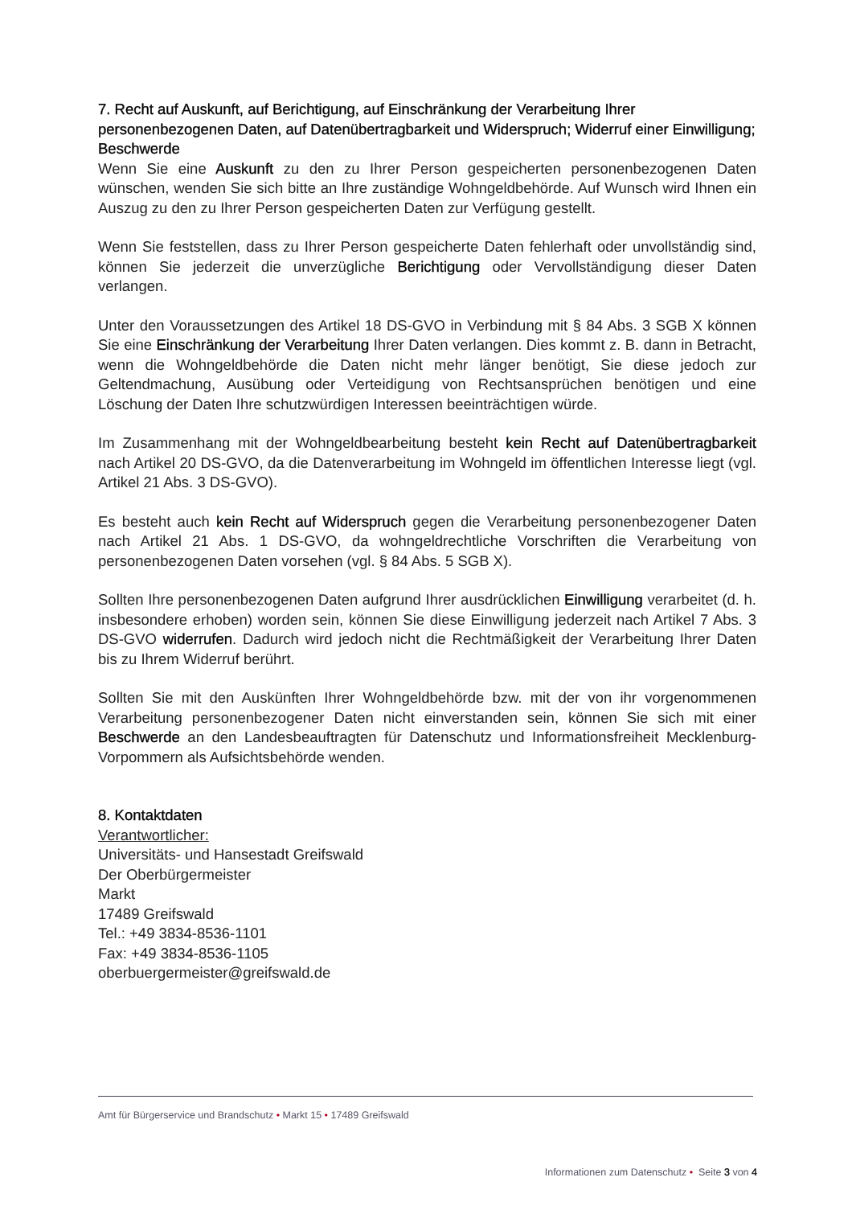7. Recht auf Auskunft, auf Berichtigung, auf Einschränkung der Verarbeitung Ihrer personenbezogenen Daten, auf Datenübertragbarkeit und Widerspruch; Widerruf einer Einwilligung; Beschwerde
Wenn Sie eine Auskunft zu den zu Ihrer Person gespeicherten personenbezogenen Daten wünschen, wenden Sie sich bitte an Ihre zuständige Wohngeldbehörde. Auf Wunsch wird Ihnen ein Auszug zu den zu Ihrer Person gespeicherten Daten zur Verfügung gestellt.
Wenn Sie feststellen, dass zu Ihrer Person gespeicherte Daten fehlerhaft oder unvollständig sind, können Sie jederzeit die unverzügliche Berichtigung oder Vervollständigung dieser Daten verlangen.
Unter den Voraussetzungen des Artikel 18 DS-GVO in Verbindung mit § 84 Abs. 3 SGB X können Sie eine Einschränkung der Verarbeitung Ihrer Daten verlangen. Dies kommt z. B. dann in Betracht, wenn die Wohngeldbehörde die Daten nicht mehr länger benötigt, Sie diese jedoch zur Geltendmachung, Ausübung oder Verteidigung von Rechtsansprüchen benötigen und eine Löschung der Daten Ihre schutzwürdigen Interessen beeinträchtigen würde.
Im Zusammenhang mit der Wohngeldbearbeitung besteht kein Recht auf Datenübertragbarkeit nach Artikel 20 DS-GVO, da die Datenverarbeitung im Wohngeld im öffentlichen Interesse liegt (vgl. Artikel 21 Abs. 3 DS-GVO).
Es besteht auch kein Recht auf Widerspruch gegen die Verarbeitung personenbezogener Daten nach Artikel 21 Abs. 1 DS-GVO, da wohngeldrechtliche Vorschriften die Verarbeitung von personenbezogenen Daten vorsehen (vgl. § 84 Abs. 5 SGB X).
Sollten Ihre personenbezogenen Daten aufgrund Ihrer ausdrücklichen Einwilligung verarbeitet (d. h. insbesondere erhoben) worden sein, können Sie diese Einwilligung jederzeit nach Artikel 7 Abs. 3 DS-GVO widerrufen. Dadurch wird jedoch nicht die Rechtmäßigkeit der Verarbeitung Ihrer Daten bis zu Ihrem Widerruf berührt.
Sollten Sie mit den Auskünften Ihrer Wohngeldbehörde bzw. mit der von ihr vorgenommenen Verarbeitung personenbezogener Daten nicht einverstanden sein, können Sie sich mit einer Beschwerde an den Landesbeauftragten für Datenschutz und Informationsfreiheit Mecklenburg-Vorpommern als Aufsichtsbehörde wenden.
8. Kontaktdaten
Verantwortlicher:
Universitäts- und Hansestadt Greifswald
Der Oberbürgermeister
Markt
17489 Greifswald
Tel.: +49 3834-8536-1101
Fax: +49 3834-8536-1105
oberbuergermeister@greifswald.de
Amt für Bürgerservice und Brandschutz • Markt 15 • 17489 Greifswald
Informationen zum Datenschutz • Seite 3 von 4